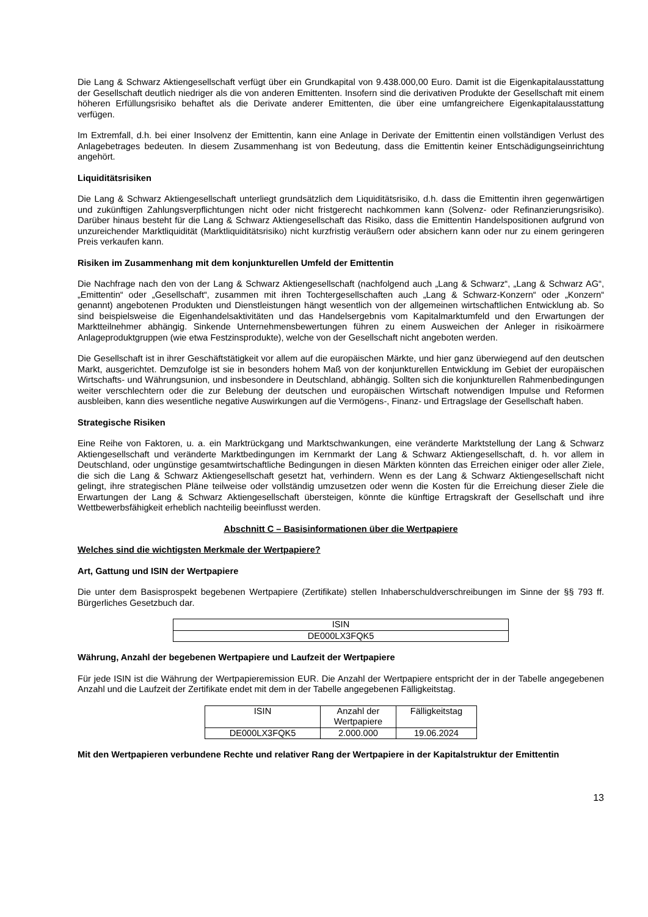Die Lang & Schwarz Aktiengesellschaft verfügt über ein Grundkapital von 9.438.000,00 Euro. Damit ist die Eigenkapitalausstattung der Gesellschaft deutlich niedriger als die von anderen Emittenten. Insofern sind die derivativen Produkte der Gesellschaft mit einem höheren Erfüllungsrisiko behaftet als die Derivate anderer Emittenten, die über eine umfangreichere Eigenkapitalausstattung verfügen.
Im Extremfall, d.h. bei einer Insolvenz der Emittentin, kann eine Anlage in Derivate der Emittentin einen vollständigen Verlust des Anlagebetrages bedeuten. In diesem Zusammenhang ist von Bedeutung, dass die Emittentin keiner Entschädigungseinrichtung angehört.
Liquiditätsrisiken
Die Lang & Schwarz Aktiengesellschaft unterliegt grundsätzlich dem Liquiditätsrisiko, d.h. dass die Emittentin ihren gegenwärtigen und zukünftigen Zahlungsverpflichtungen nicht oder nicht fristgerecht nachkommen kann (Solvenz- oder Refinanzierungsrisiko). Darüber hinaus besteht für die Lang & Schwarz Aktiengesellschaft das Risiko, dass die Emittentin Handelspositionen aufgrund von unzureichender Marktliquidität (Marktliquiditätsrisiko) nicht kurzfristig veräußern oder absichern kann oder nur zu einem geringeren Preis verkaufen kann.
Risiken im Zusammenhang mit dem konjunkturellen Umfeld der Emittentin
Die Nachfrage nach den von der Lang & Schwarz Aktiengesellschaft (nachfolgend auch „Lang & Schwarz“, „Lang & Schwarz AG“, „Emittentin“ oder „Gesellschaft“, zusammen mit ihren Tochtergesellschaften auch „Lang & Schwarz-Konzern“ oder „Konzern“ genannt) angebotenen Produkten und Dienstleistungen hängt wesentlich von der allgemeinen wirtschaftlichen Entwicklung ab. So sind beispielsweise die Eigenhandelsaktivitäten und das Handelsergebnis vom Kapitalmarktumfeld und den Erwartungen der Marktteilnehmer abhängig. Sinkende Unternehmensbewertungen führen zu einem Ausweichen der Anleger in risikoärmere Anlageproduktgruppen (wie etwa Festzinsprodukte), welche von der Gesellschaft nicht angeboten werden.
Die Gesellschaft ist in ihrer Geschäftstätigkeit vor allem auf die europäischen Märkte, und hier ganz überwiegend auf den deutschen Markt, ausgerichtet. Demzufolge ist sie in besonders hohem Maß von der konjunkturellen Entwicklung im Gebiet der europäischen Wirtschafts- und Währungsunion, und insbesondere in Deutschland, abhängig. Sollten sich die konjunkturellen Rahmenbedingungen weiter verschlechtern oder die zur Belebung der deutschen und europäischen Wirtschaft notwendigen Impulse und Reformen ausbleiben, kann dies wesentliche negative Auswirkungen auf die Vermögens-, Finanz- und Ertragslage der Gesellschaft haben.
Strategische Risiken
Eine Reihe von Faktoren, u. a. ein Marktrückgang und Marktschwankungen, eine veränderte Marktstellung der Lang & Schwarz Aktiengesellschaft und veränderte Marktbedingungen im Kernmarkt der Lang & Schwarz Aktiengesellschaft, d. h. vor allem in Deutschland, oder ungünstige gesamtwirtschaftliche Bedingungen in diesen Märkten könnten das Erreichen einiger oder aller Ziele, die sich die Lang & Schwarz Aktiengesellschaft gesetzt hat, verhindern. Wenn es der Lang & Schwarz Aktiengesellschaft nicht gelingt, ihre strategischen Pläne teilweise oder vollständig umzusetzen oder wenn die Kosten für die Erreichung dieser Ziele die Erwartungen der Lang & Schwarz Aktiengesellschaft übersteigen, könnte die künftige Ertragskraft der Gesellschaft und ihre Wettbewerbsfähigkeit erheblich nachteilig beeinflusst werden.
Abschnitt C – Basisinformationen über die Wertpapiere
Welches sind die wichtigsten Merkmale der Wertpapiere?
Art, Gattung und ISIN der Wertpapiere
Die unter dem Basisprospekt begebenen Wertpapiere (Zertifikate) stellen Inhaberschuldverschreibungen im Sinne der §§ 793 ff. Bürgerliches Gesetzbuch dar.
| ISIN |
| DE000LX3FQK5 |
Währung, Anzahl der begebenen Wertpapiere und Laufzeit der Wertpapiere
Für jede ISIN ist die Währung der Wertpapieremission EUR. Die Anzahl der Wertpapiere entspricht der in der Tabelle angegebenen Anzahl und die Laufzeit der Zertifikate endet mit dem in der Tabelle angegebenen Fälligkeitstag.
| ISIN | Anzahl der Wertpapiere | Fälligkeitstag |
| DE000LX3FQK5 | 2.000.000 | 19.06.2024 |
Mit den Wertpapieren verbundene Rechte und relativer Rang der Wertpapiere in der Kapitalstruktur der Emittentin
13